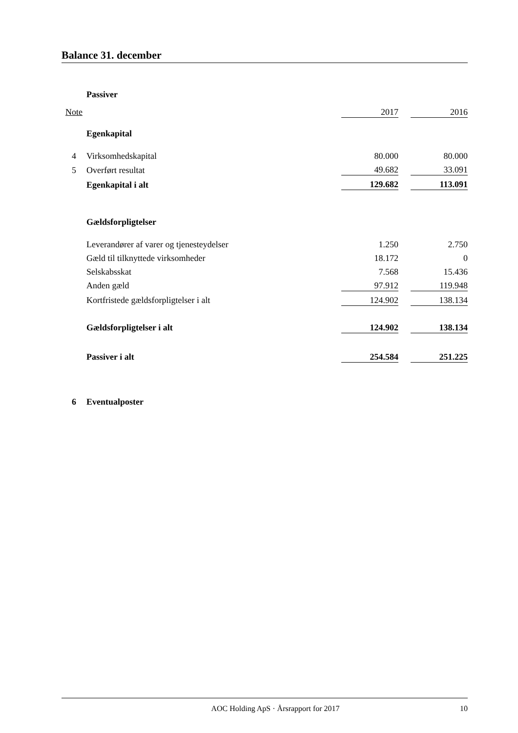Balance 31. december
| | Passiver | | | |
| Note | | 2017 | | 2016 |
| | Egenkapital | | | |
| 4 | Virksomhedskapital | 80.000 | | 80.000 |
| 5 | Overført resultat | 49.682 | | 33.091 |
| | Egenkapital i alt | 129.682 | | 113.091 |
| | Gældsforpligtelser | | | |
| | Leverandører af varer og tjenesteydelser | 1.250 | | 2.750 |
| | Gæld til tilknyttede virksomheder | 18.172 | | 0 |
| | Selskabsskat | 7.568 | | 15.436 |
| | Anden gæld | 97.912 | | 119.948 |
| | Kortfristede gældsforpligtelser i alt | 124.902 | | 138.134 |
| | Gældsforpligtelser i alt | 124.902 | | 138.134 |
| | Passiver i alt | 254.584 | | 251.225 |
| 6 | Eventualposter | | | |
AOC Holding ApS · Årsrapport for 2017 10